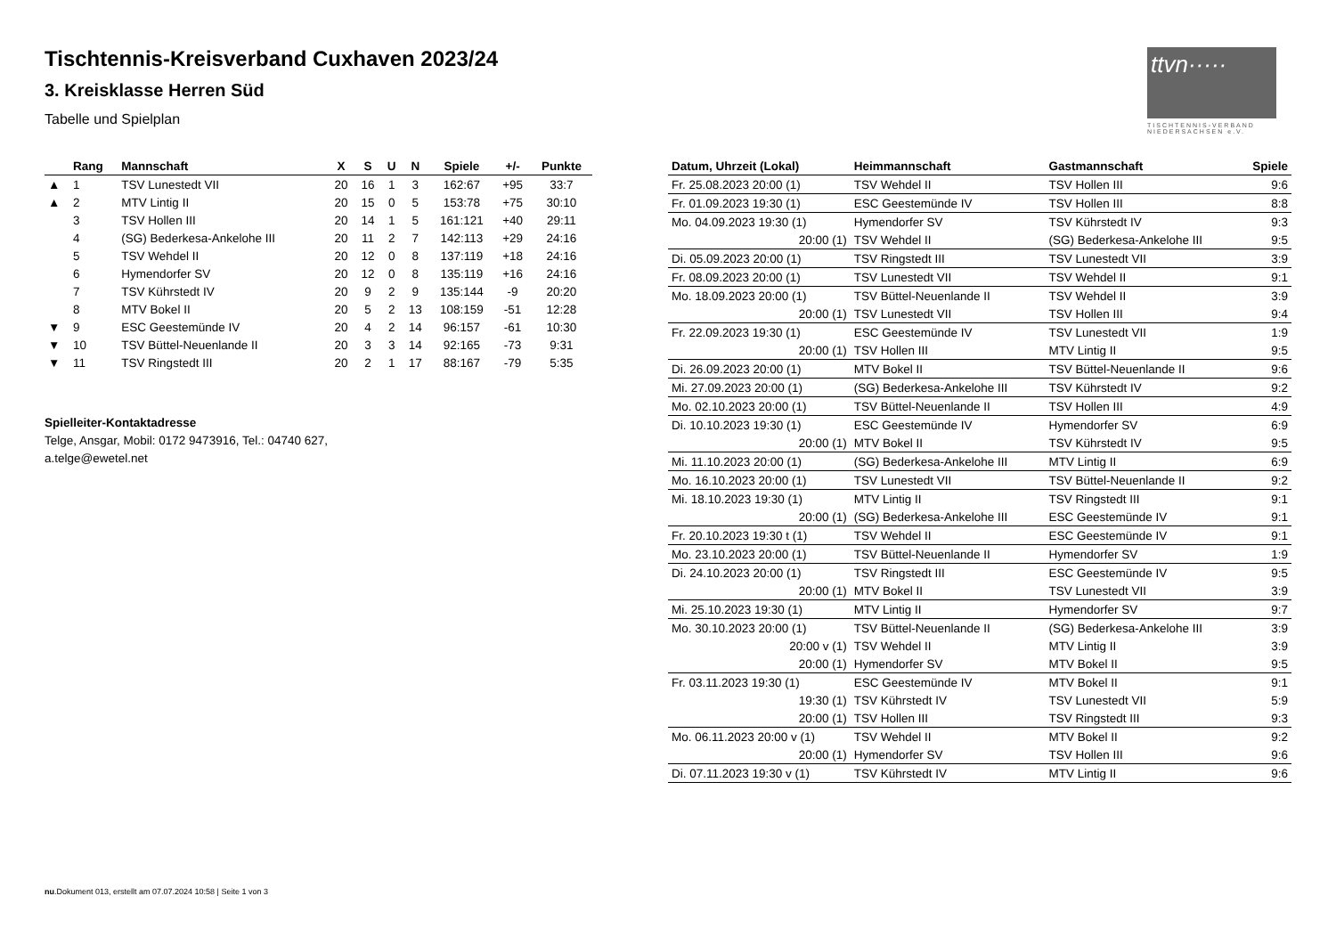ttvn·····
TISCHTENNIS-VERBAND NIEDERSACHSEN e.V.
Tischtennis-Kreisverband Cuxhaven 2023/24
3. Kreisklasse Herren Süd
Tabelle und Spielplan
| | Rang | Mannschaft | X | S | U | N | Spiele | +/- | Punkte |
| --- | --- | --- | --- | --- | --- | --- | --- | --- | --- |
| ▲ | 1 | TSV Lunestedt VII | 20 | 16 | 1 | 3 | 162:67 | +95 | 33:7 |
| ▲ | 2 | MTV Lintig II | 20 | 15 | 0 | 5 | 153:78 | +75 | 30:10 |
| | 3 | TSV Hollen III | 20 | 14 | 1 | 5 | 161:121 | +40 | 29:11 |
| | 4 | (SG) Bederkesa-Ankelohe III | 20 | 11 | 2 | 7 | 142:113 | +29 | 24:16 |
| | 5 | TSV Wehdel II | 20 | 12 | 0 | 8 | 137:119 | +18 | 24:16 |
| | 6 | Hymendorfer SV | 20 | 12 | 0 | 8 | 135:119 | +16 | 24:16 |
| | 7 | TSV Kührstedt IV | 20 | 9 | 2 | 9 | 135:144 | -9 | 20:20 |
| | 8 | MTV Bokel II | 20 | 5 | 2 | 13 | 108:159 | -51 | 12:28 |
| ▼ | 9 | ESC Geestemünde IV | 20 | 4 | 2 | 14 | 96:157 | -61 | 10:30 |
| ▼ | 10 | TSV Büttel-Neuenlande II | 20 | 3 | 3 | 14 | 92:165 | -73 | 9:31 |
| ▼ | 11 | TSV Ringstedt III | 20 | 2 | 1 | 17 | 88:167 | -79 | 5:35 |
Spielleiter-Kontaktadresse
Telge, Ansgar, Mobil: 0172 9473916, Tel.: 04740 627,
a.telge@ewetel.net
| Datum, Uhrzeit (Lokal) | Heimmannschaft | Gastmannschaft | Spiele |
| --- | --- | --- | --- |
| Fr. 25.08.2023 20:00 (1) | TSV Wehdel II | TSV Hollen III | 9:6 |
| Fr. 01.09.2023 19:30 (1) | ESC Geestemünde IV | TSV Hollen III | 8:8 |
| Mo. 04.09.2023 19:30 (1) | Hymendorfer SV | TSV Kührstedt IV | 9:3 |
| 20:00 (1) | TSV Wehdel II | (SG) Bederkesa-Ankelohe III | 9:5 |
| Di. 05.09.2023 20:00 (1) | TSV Ringstedt III | TSV Lunestedt VII | 3:9 |
| Fr. 08.09.2023 20:00 (1) | TSV Lunestedt VII | TSV Wehdel II | 9:1 |
| Mo. 18.09.2023 20:00 (1) | TSV Büttel-Neuenlande II | TSV Wehdel II | 3:9 |
| 20:00 (1) | TSV Lunestedt VII | TSV Hollen III | 9:4 |
| Fr. 22.09.2023 19:30 (1) | ESC Geestemünde IV | TSV Lunestedt VII | 1:9 |
| 20:00 (1) | TSV Hollen III | MTV Lintig II | 9:5 |
| Di. 26.09.2023 20:00 (1) | MTV Bokel II | TSV Büttel-Neuenlande II | 9:6 |
| Mi. 27.09.2023 20:00 (1) | (SG) Bederkesa-Ankelohe III | TSV Kührstedt IV | 9:2 |
| Mo. 02.10.2023 20:00 (1) | TSV Büttel-Neuenlande II | TSV Hollen III | 4:9 |
| Di. 10.10.2023 19:30 (1) | ESC Geestemünde IV | Hymendorfer SV | 6:9 |
| 20:00 (1) | MTV Bokel II | TSV Kührstedt IV | 9:5 |
| Mi. 11.10.2023 20:00 (1) | (SG) Bederkesa-Ankelohe III | MTV Lintig II | 6:9 |
| Mo. 16.10.2023 20:00 (1) | TSV Lunestedt VII | TSV Büttel-Neuenlande II | 9:2 |
| Mi. 18.10.2023 19:30 (1) | MTV Lintig II | TSV Ringstedt III | 9:1 |
| 20:00 (1) | (SG) Bederkesa-Ankelohe III | ESC Geestemünde IV | 9:1 |
| Fr. 20.10.2023 19:30 t (1) | TSV Wehdel II | ESC Geestemünde IV | 9:1 |
| Mo. 23.10.2023 20:00 (1) | TSV Büttel-Neuenlande II | Hymendorfer SV | 1:9 |
| Di. 24.10.2023 20:00 (1) | TSV Ringstedt III | ESC Geestemünde IV | 9:5 |
| 20:00 (1) | MTV Bokel II | TSV Lunestedt VII | 3:9 |
| Mi. 25.10.2023 19:30 (1) | MTV Lintig II | Hymendorfer SV | 9:7 |
| Mo. 30.10.2023 20:00 (1) | TSV Büttel-Neuenlande II | (SG) Bederkesa-Ankelohe III | 3:9 |
| 20:00 v (1) | TSV Wehdel II | MTV Lintig II | 3:9 |
| 20:00 (1) | Hymendorfer SV | MTV Bokel II | 9:5 |
| Fr. 03.11.2023 19:30 (1) | ESC Geestemünde IV | MTV Bokel II | 9:1 |
| 19:30 (1) | TSV Kührstedt IV | TSV Lunestedt VII | 5:9 |
| 20:00 (1) | TSV Hollen III | TSV Ringstedt III | 9:3 |
| Mo. 06.11.2023 20:00 v (1) | TSV Wehdel II | MTV Bokel II | 9:2 |
| 20:00 (1) | Hymendorfer SV | TSV Hollen III | 9:6 |
| Di. 07.11.2023 19:30 v (1) | TSV Kührstedt IV | MTV Lintig II | 9:6 |
nu.Dokument 013, erstellt am 07.07.2024 10:58 | Seite 1 von 3